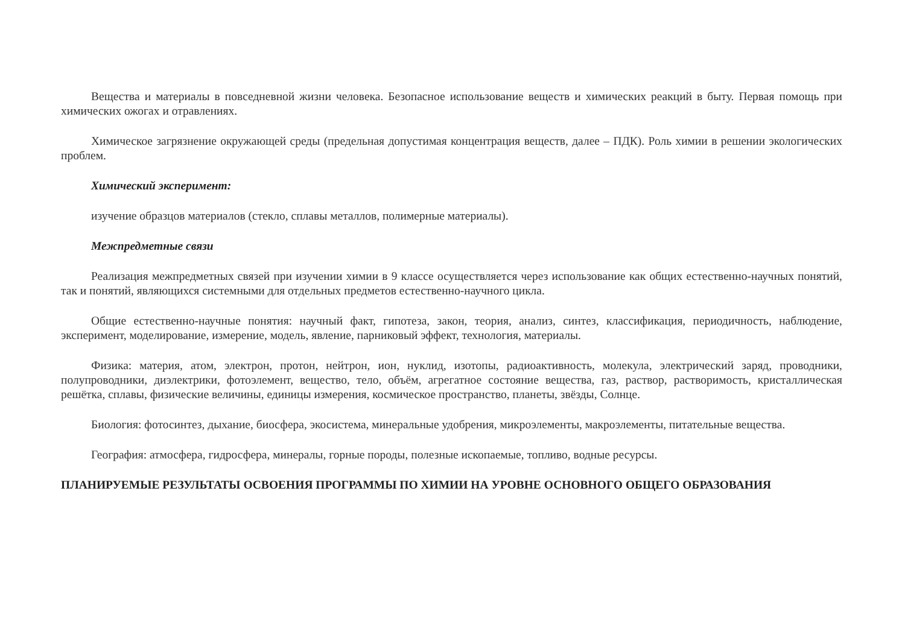Вещества и материалы в повседневной жизни человека. Безопасное использование веществ и химических реакций в быту. Первая помощь при химических ожогах и отравлениях.
Химическое загрязнение окружающей среды (предельная допустимая концентрация веществ, далее – ПДК). Роль химии в решении экологических проблем.
Химический эксперимент:
изучение образцов материалов (стекло, сплавы металлов, полимерные материалы).
Межпредметные связи
Реализация межпредметных связей при изучении химии в 9 классе осуществляется через использование как общих естественно-научных понятий, так и понятий, являющихся системными для отдельных предметов естественно-научного цикла.
Общие естественно-научные понятия: научный факт, гипотеза, закон, теория, анализ, синтез, классификация, периодичность, наблюдение, эксперимент, моделирование, измерение, модель, явление, парниковый эффект, технология, материалы.
Физика: материя, атом, электрон, протон, нейтрон, ион, нуклид, изотопы, радиоактивность, молекула, электрический заряд, проводники, полупроводники, диэлектрики, фотоэлемент, вещество, тело, объём, агрегатное состояние вещества, газ, раствор, растворимость, кристаллическая решётка, сплавы, физические величины, единицы измерения, космическое пространство, планеты, звёзды, Солнце.
Биология: фотосинтез, дыхание, биосфера, экосистема, минеральные удобрения, микроэлементы, макроэлементы, питательные вещества.
География: атмосфера, гидросфера, минералы, горные породы, полезные ископаемые, топливо, водные ресурсы.
ПЛАНИРУЕМЫЕ РЕЗУЛЬТАТЫ ОСВОЕНИЯ ПРОГРАММЫ ПО ХИМИИ НА УРОВНЕ ОСНОВНОГО ОБЩЕГО ОБРАЗОВАНИЯ